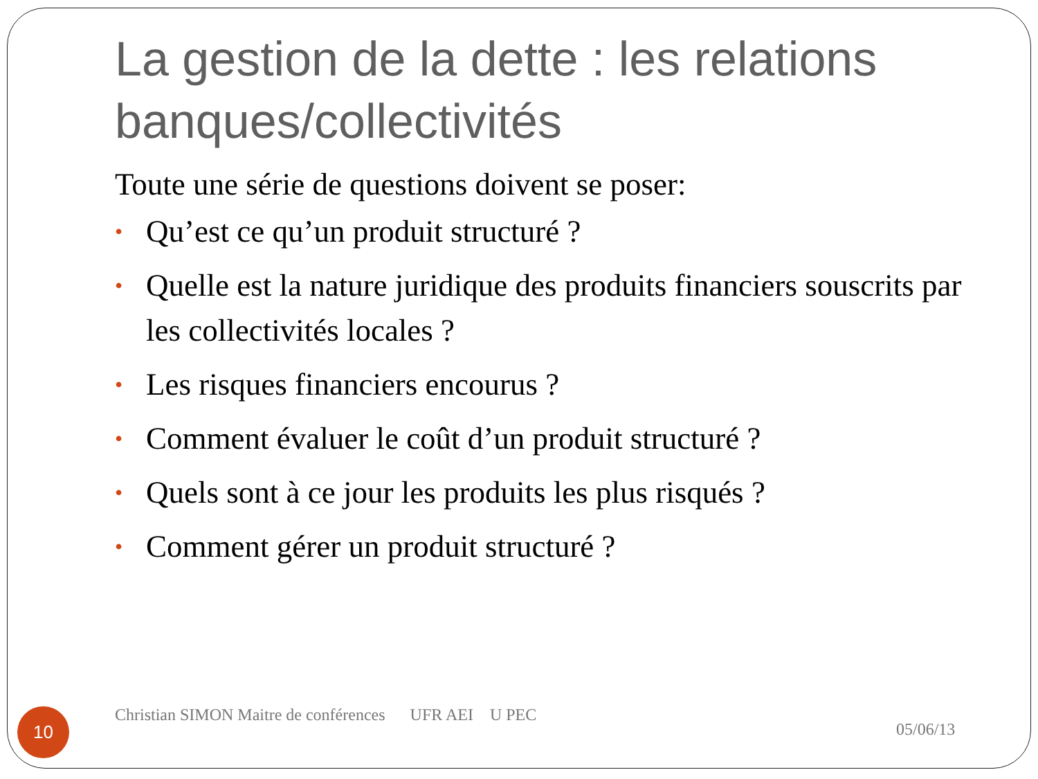La gestion de la dette : les relations banques/collectivités
Toute une série de questions doivent se poser:
• Qu’est ce qu’un produit structuré ?
• Quelle est la nature juridique des produits financiers souscrits par les collectivités locales ?
• Les risques financiers encourus ?
• Comment évaluer le coût d’un produit structuré ?
• Quels sont à ce jour les produits les plus risqués ?
• Comment gérer un produit structuré ?
10
Christian SIMON Maitre de conférences UFR AEI U PEC
05/06/13